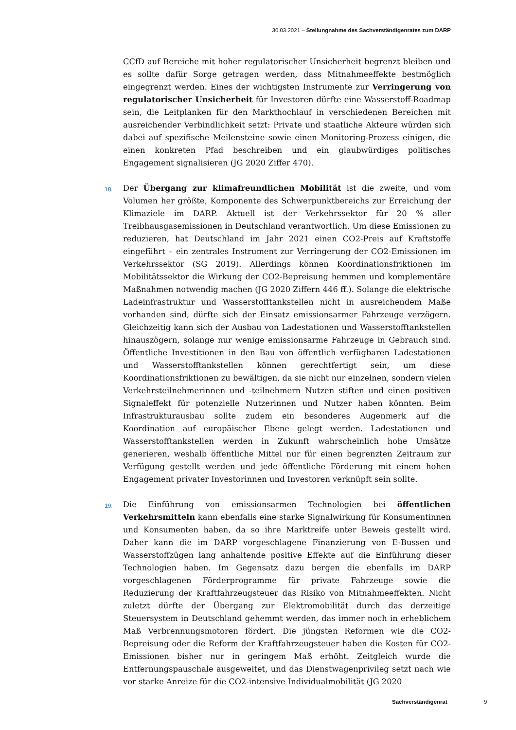30.03.2021 – Stellungnahme des Sachverständigenrates zum DARP
CCfD auf Bereiche mit hoher regulatorischer Unsicherheit begrenzt bleiben und es sollte dafür Sorge getragen werden, dass Mitnahmeeffekte bestmöglich eingegrenzt werden. Eines der wichtigsten Instrumente zur Verringerung von regulatorischer Unsicherheit für Investoren dürfte eine Wasserstoff-Roadmap sein, die Leitplanken für den Markthochlauf in verschiedenen Bereichen mit ausreichender Verbindlichkeit setzt: Private und staatliche Akteure würden sich dabei auf spezifische Meilensteine sowie einen Monitoring-Prozess einigen, die einen konkreten Pfad beschreiben und ein glaubwürdiges politisches Engagement signalisieren (JG 2020 Ziffer 470).
18. Der Übergang zur klimafreundlichen Mobilität ist die zweite, und vom Volumen her größte, Komponente des Schwerpunktbereichs zur Erreichung der Klimaziele im DARP. Aktuell ist der Verkehrssektor für 20 % aller Treibhausgasemissionen in Deutschland verantwortlich. Um diese Emissionen zu reduzieren, hat Deutschland im Jahr 2021 einen CO2-Preis auf Kraftstoffe eingeführt – ein zentrales Instrument zur Verringerung der CO2-Emissionen im Verkehrssektor (SG 2019). Allerdings können Koordinationsfriktionen im Mobilitätssektor die Wirkung der CO2-Bepreisung hemmen und komplementäre Maßnahmen notwendig machen (JG 2020 Ziffern 446 ff.). Solange die elektrische Ladeinfrastruktur und Wasserstofftankstellen nicht in ausreichendem Maße vorhanden sind, dürfte sich der Einsatz emissionsarmer Fahrzeuge verzögern. Gleichzeitig kann sich der Ausbau von Ladestationen und Wasserstofftankstellen hinauszögern, solange nur wenige emissionsarme Fahrzeuge in Gebrauch sind. Öffentliche Investitionen in den Bau von öffentlich verfügbaren Ladestationen und Wasserstofftankstellen können gerechtfertigt sein, um diese Koordinationsfriktionen zu bewältigen, da sie nicht nur einzelnen, sondern vielen Verkehrsteilnehmerinnen und -teilnehmern Nutzen stiften und einen positiven Signaleffekt für potenzielle Nutzerinnen und Nutzer haben könnten. Beim Infrastrukturausbau sollte zudem ein besonderes Augenmerk auf die Koordination auf europäischer Ebene gelegt werden. Ladestationen und Wasserstofftankstellen werden in Zukunft wahrscheinlich hohe Umsätze generieren, weshalb öffentliche Mittel nur für einen begrenzten Zeitraum zur Verfügung gestellt werden und jede öffentliche Förderung mit einem hohen Engagement privater Investorinnen und Investoren verknüpft sein sollte.
19. Die Einführung von emissionsarmen Technologien bei öffentlichen Verkehrsmitteln kann ebenfalls eine starke Signalwirkung für Konsumentinnen und Konsumenten haben, da so ihre Marktreife unter Beweis gestellt wird. Daher kann die im DARP vorgeschlagene Finanzierung von E-Bussen und Wasserstoffzügen lang anhaltende positive Effekte auf die Einführung dieser Technologien haben. Im Gegensatz dazu bergen die ebenfalls im DARP vorgeschlagenen Förderprogramme für private Fahrzeuge sowie die Reduzierung der Kraftfahrzeugsteuer das Risiko von Mitnahmeeffekten. Nicht zuletzt dürfte der Übergang zur Elektromobilität durch das derzeitige Steuersystem in Deutschland gehemmt werden, das immer noch in erheblichem Maß Verbrennungsmotoren fördert. Die jüngsten Reformen wie die CO2-Bepreisung oder die Reform der Kraftfahrzeugsteuer haben die Kosten für CO2-Emissionen bisher nur in geringem Maß erhöht. Zeitgleich wurde die Entfernungspauschale ausgeweitet, und das Dienstwagenprivileg setzt nach wie vor starke Anreize für die CO2-intensive Individualmobilität (JG 2020
Sachverständigenrat 9